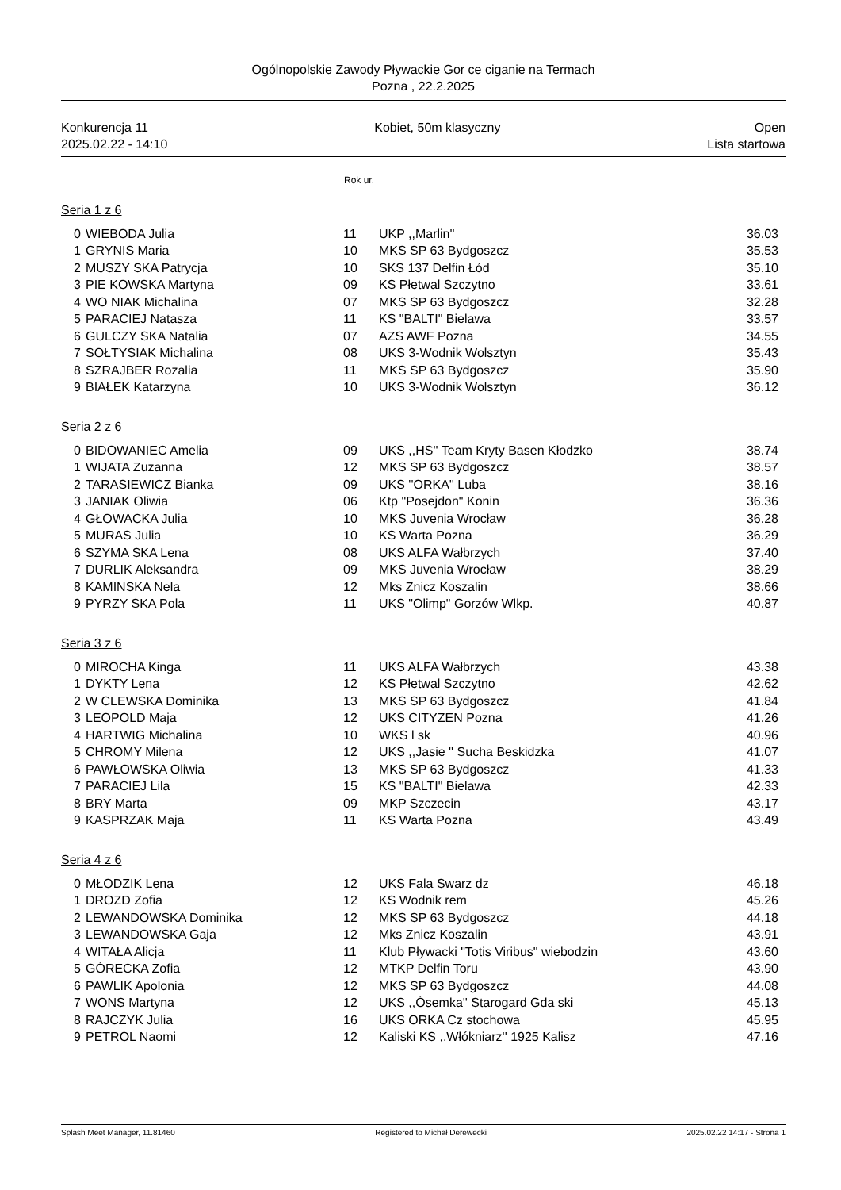Ogólnopolskie Zawody Pływackie Gor ce ciganie na Termach
Pozna , 22.2.2025
Konkurencja 11
2025.02.22 - 14:10
Kobiet, 50m klasyczny Open
Lista startowa
Rok ur.
Seria 1 z 6
| 0 | WIEBODA Julia | 11 | UKP ,,Marlin'' | 36.03 |
| 1 | GRYNIS Maria | 10 | MKS SP 63 Bydgoszcz | 35.53 |
| 2 | MUSZY SKA Patrycja | 10 | SKS 137 Delfin Łód | 35.10 |
| 3 | PIE KOWSKA Martyna | 09 | KS Płetwal Szczytno | 33.61 |
| 4 | WO NIAK Michalina | 07 | MKS SP 63 Bydgoszcz | 32.28 |
| 5 | PARACIEJ Natasza | 11 | KS "BALTI" Bielawa | 33.57 |
| 6 | GULCZY SKA Natalia | 07 | AZS AWF Pozna | 34.55 |
| 7 | SOŁTYSIAK Michalina | 08 | UKS 3-Wodnik Wolsztyn | 35.43 |
| 8 | SZRAJBER Rozalia | 11 | MKS SP 63 Bydgoszcz | 35.90 |
| 9 | BIAŁEK Katarzyna | 10 | UKS 3-Wodnik Wolsztyn | 36.12 |
Seria 2 z 6
| 0 | BIDOWANIEC Amelia | 09 | UKS ,,HS'' Team Kryty Basen Kłodzko | 38.74 |
| 1 | WIJATA Zuzanna | 12 | MKS SP 63 Bydgoszcz | 38.57 |
| 2 | TARASIEWICZ Bianka | 09 | UKS ''ORKA'' Luba | 38.16 |
| 3 | JANIAK Oliwia | 06 | Ktp "Posejdon" Konin | 36.36 |
| 4 | GŁOWACKA Julia | 10 | MKS Juvenia Wrocław | 36.28 |
| 5 | MURAS Julia | 10 | KS Warta Pozna | 36.29 |
| 6 | SZYMA SKA Lena | 08 | UKS ALFA Wałbrzych | 37.40 |
| 7 | DURLIK Aleksandra | 09 | MKS Juvenia Wrocław | 38.29 |
| 8 | KAMINSKA Nela | 12 | Mks Znicz Koszalin | 38.66 |
| 9 | PYRZY SKA Pola | 11 | UKS "Olimp" Gorzów Wlkp. | 40.87 |
Seria 3 z 6
| 0 | MIROCHA Kinga | 11 | UKS ALFA Wałbrzych | 43.38 |
| 1 | DYKTY Lena | 12 | KS Płetwal Szczytno | 42.62 |
| 2 | W CLEWSKA Dominika | 13 | MKS SP 63 Bydgoszcz | 41.84 |
| 3 | LEOPOLD Maja | 12 | UKS CITYZEN Pozna | 41.26 |
| 4 | HARTWIG Michalina | 10 | WKS l sk | 40.96 |
| 5 | CHROMY Milena | 12 | UKS ,,Jasie '' Sucha Beskidzka | 41.07 |
| 6 | PAWŁOWSKA Oliwia | 13 | MKS SP 63 Bydgoszcz | 41.33 |
| 7 | PARACIEJ Lila | 15 | KS "BALTI" Bielawa | 42.33 |
| 8 | BRY Marta | 09 | MKP Szczecin | 43.17 |
| 9 | KASPRZAK Maja | 11 | KS Warta Pozna | 43.49 |
Seria 4 z 6
| 0 | MŁODZIK Lena | 12 | UKS Fala Swarz dz | 46.18 |
| 1 | DROZD Zofia | 12 | KS Wodnik rem | 45.26 |
| 2 | LEWANDOWSKA Dominika | 12 | MKS SP 63 Bydgoszcz | 44.18 |
| 3 | LEWANDOWSKA Gaja | 12 | Mks Znicz Koszalin | 43.91 |
| 4 | WITAŁA Alicja | 11 | Klub Pływacki "Totis Viribus" wiebodzin | 43.60 |
| 5 | GÓRECKA Zofia | 12 | MTKP Delfin Toru | 43.90 |
| 6 | PAWLIK Apolonia | 12 | MKS SP 63 Bydgoszcz | 44.08 |
| 7 | WONS Martyna | 12 | UKS ,,Ósemka'' Starogard Gda ski | 45.13 |
| 8 | RAJCZYK Julia | 16 | UKS ORKA Cz stochowa | 45.95 |
| 9 | PETROL Naomi | 12 | Kaliski KS ,,Włókniarz'' 1925 Kalisz | 47.16 |
Splash Meet Manager, 11.81460 Registered to Michał Derewecki 2025.02.22 14:17 - Strona 1